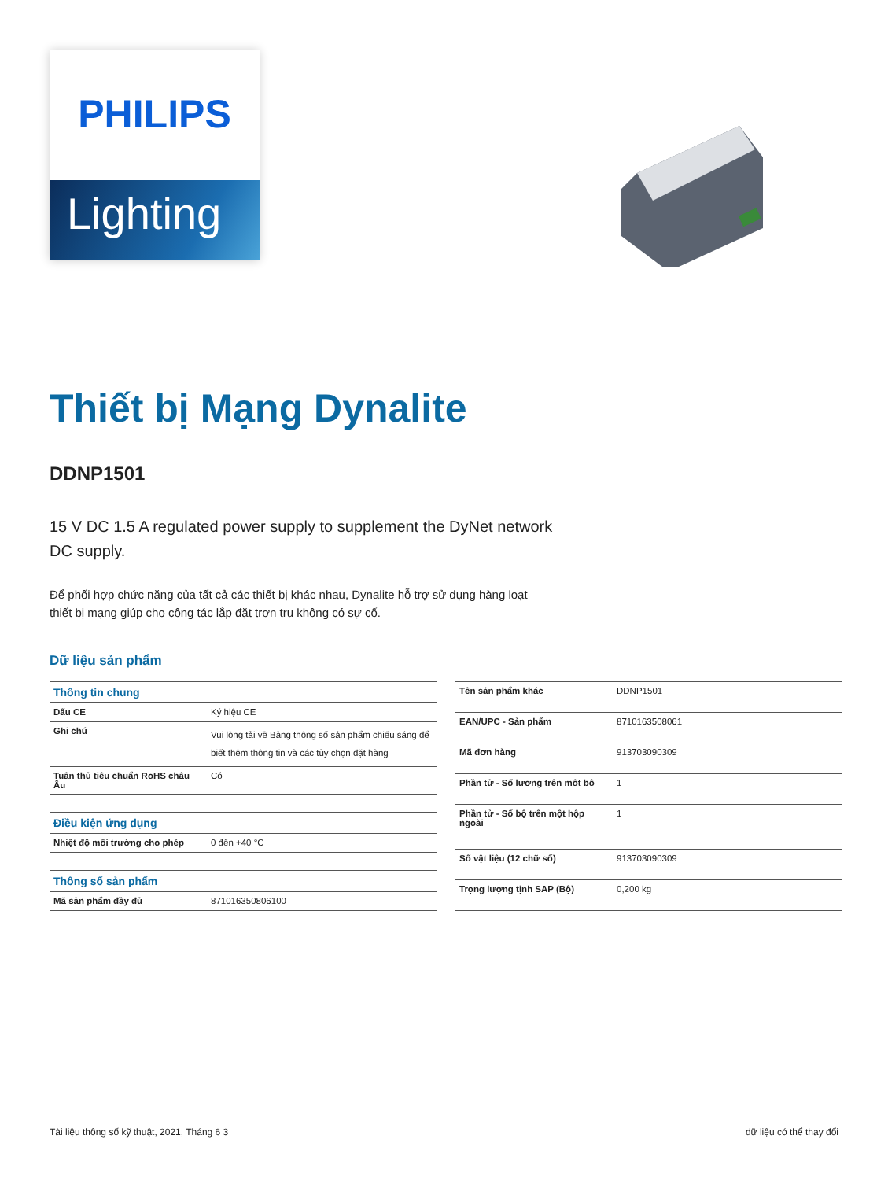PHILIPS
Lighting
Thiết bị Mạng Dynalite
DDNP1501
15 V DC 1.5 A regulated power supply to supplement the DyNet network DC supply.
Để phối hợp chức năng của tất cả các thiết bị khác nhau, Dynalite hỗ trợ sử dụng hàng loạt thiết bị mạng giúp cho công tác lắp đặt trơn tru không có sự cố.
Dữ liệu sản phẩm
| Thông tin chung | |
| --- | --- |
| Dấu CE | Ký hiệu CE |
| Ghi chú | Vui lòng tải về Bảng thông số sản phẩm chiếu sáng để biết thêm thông tin và các tùy chọn đặt hàng |
| Tuân thủ tiêu chuẩn RoHS châu Âu | Có |
| Điều kiện ứng dụng | |
| Nhiệt độ môi trường cho phép | 0 đến +40 °C |
| Thông số sản phẩm | |
| Mã sản phẩm đầy đủ | 871016350806100 |
| Tên sản phẩm khác | DDNP1501 |
| EAN/UPC - Sản phẩm | 8710163508061 |
| Mã đơn hàng | 913703090309 |
| Phần tử - Số lượng trên một bộ | 1 |
| Phần tử - Số bộ trên một hộp ngoài | 1 |
| Số vật liệu (12 chữ số) | 913703090309 |
| Trọng lượng tịnh SAP (Bộ) | 0,200 kg |
Tài liệu thông số kỹ thuật, 2021, Tháng 6 3 dữ liệu có thể thay đổi